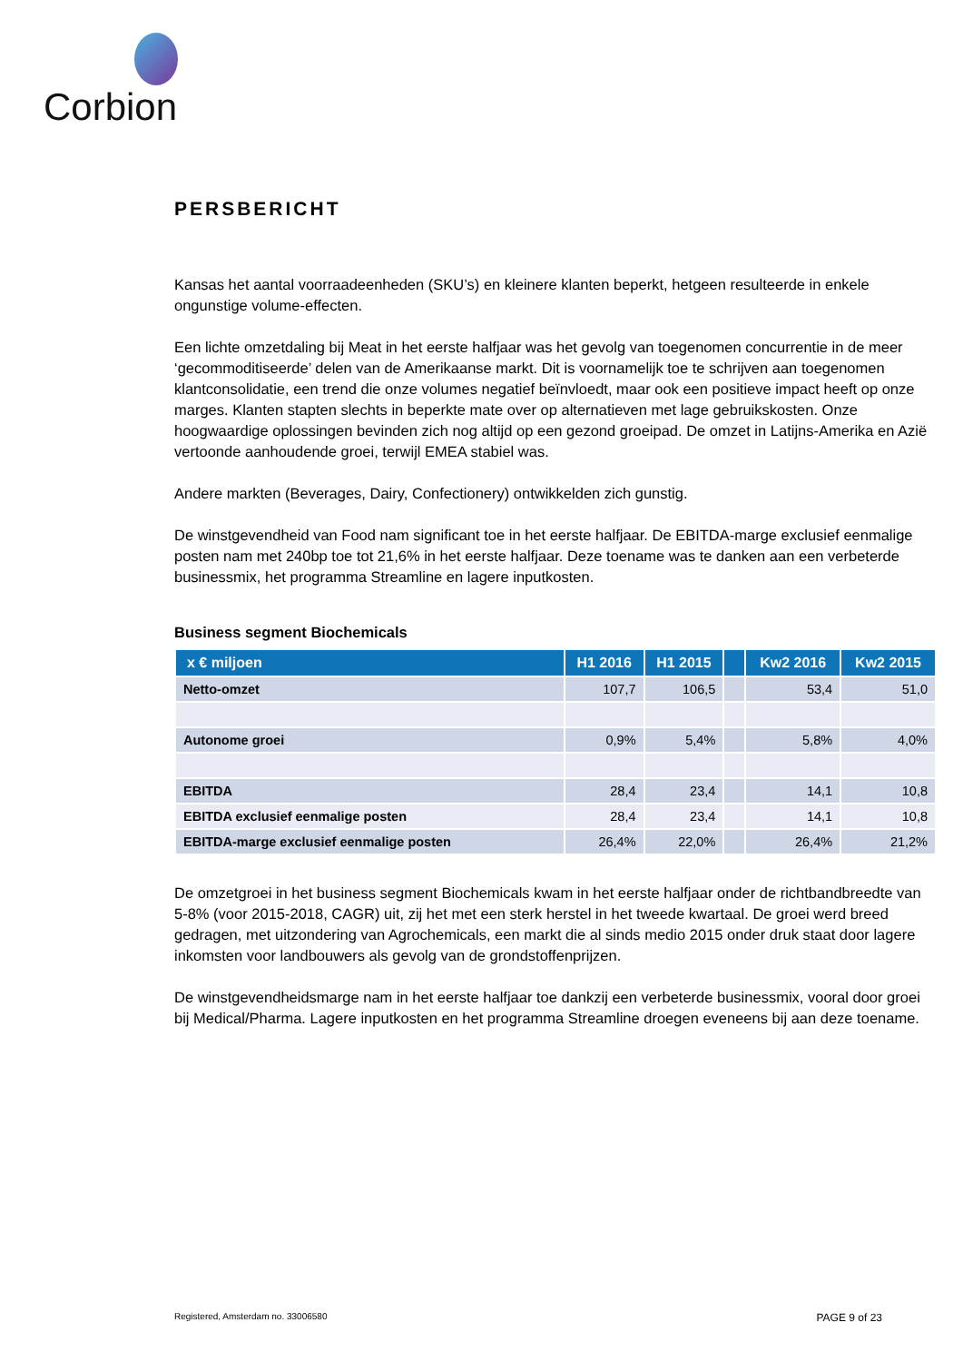Corbion
PERSBERICHT
Kansas het aantal voorraadeenheden (SKU’s) en kleinere klanten beperkt, hetgeen resulteerde in enkele ongunstige volume-effecten.
Een lichte omzetdaling bij Meat in het eerste halfjaar was het gevolg van toegenomen concurrentie in de meer ‘gecommoditiseerde’ delen van de Amerikaanse markt. Dit is voornamelijk toe te schrijven aan toegenomen klantconsolidatie, een trend die onze volumes negatief beïnvloedt, maar ook een positieve impact heeft op onze marges. Klanten stapten slechts in beperkte mate over op alternatieven met lage gebruikskosten. Onze hoogwaardige oplossingen bevinden zich nog altijd op een gezond groeipad. De omzet in Latijns-Amerika en Azië vertoonde aanhoudende groei, terwijl EMEA stabiel was.
Andere markten (Beverages, Dairy, Confectionery) ontwikkelden zich gunstig.
De winstgevendheid van Food nam significant toe in het eerste halfjaar. De EBITDA-marge exclusief eenmalige posten nam met 240bp toe tot 21,6% in het eerste halfjaar. Deze toename was te danken aan een verbeterde businessmix, het programma Streamline en lagere inputkosten.
Business segment Biochemicals
| x € miljoen | H1 2016 | H1 2015 | | Kw2 2016 | Kw2 2015 |
| --- | --- | --- | --- | --- | --- |
| Netto-omzet | 107,7 | 106,5 | | 53,4 | 51,0 |
| Autonome groei | 0,9% | 5,4% | | 5,8% | 4,0% |
| EBITDA | 28,4 | 23,4 | | 14,1 | 10,8 |
| EBITDA exclusief eenmalige posten | 28,4 | 23,4 | | 14,1 | 10,8 |
| EBITDA-marge exclusief eenmalige posten | 26,4% | 22,0% | | 26,4% | 21,2% |
De omzetgroei in het business segment Biochemicals kwam in het eerste halfjaar onder de richtbandbreedte van 5-8% (voor 2015-2018, CAGR) uit, zij het met een sterk herstel in het tweede kwartaal. De groei werd breed gedragen, met uitzondering van Agrochemicals, een markt die al sinds medio 2015 onder druk staat door lagere inkomsten voor landbouwers als gevolg van de grondstoffenprijzen.
De winstgevendheidsmarge nam in het eerste halfjaar toe dankzij een verbeterde businessmix, vooral door groei bij Medical/Pharma. Lagere inputkosten en het programma Streamline droegen eveneens bij aan deze toename.
Registered, Amsterdam no. 33006580 PAGE 9 of 23